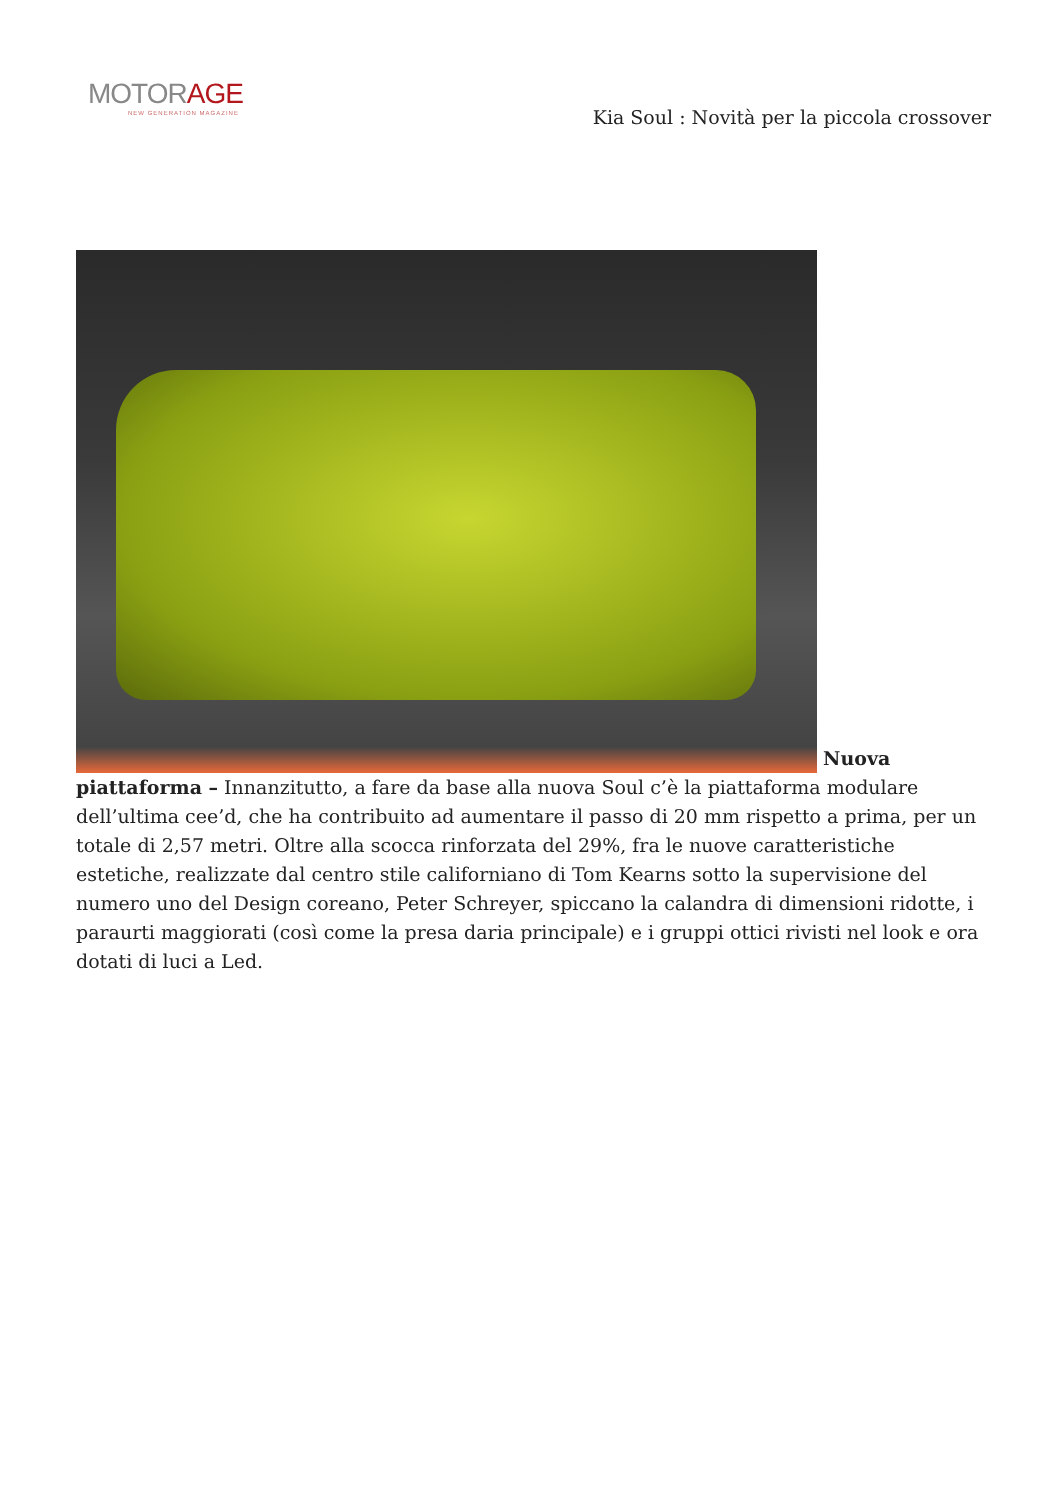MOTORAGE
NEW GENERATION MAGAZINE
Kia Soul : Novità per la piccola crossover
Nuova piattaforma – Innanzitutto, a fare da base alla nuova Soul c’è la piattaforma modulare dell’ultima cee’d, che ha contribuito ad aumentare il passo di 20 mm rispetto a prima, per un totale di 2,57 metri. Oltre alla scocca rinforzata del 29%, fra le nuove caratteristiche estetiche, realizzate dal centro stile californiano di Tom Kearns sotto la supervisione del numero uno del Design coreano, Peter Schreyer, spiccano la calandra di dimensioni ridotte, i paraurti maggiorati (così come la presa daria principale) e i gruppi ottici rivisti nel look e ora dotati di luci a Led.